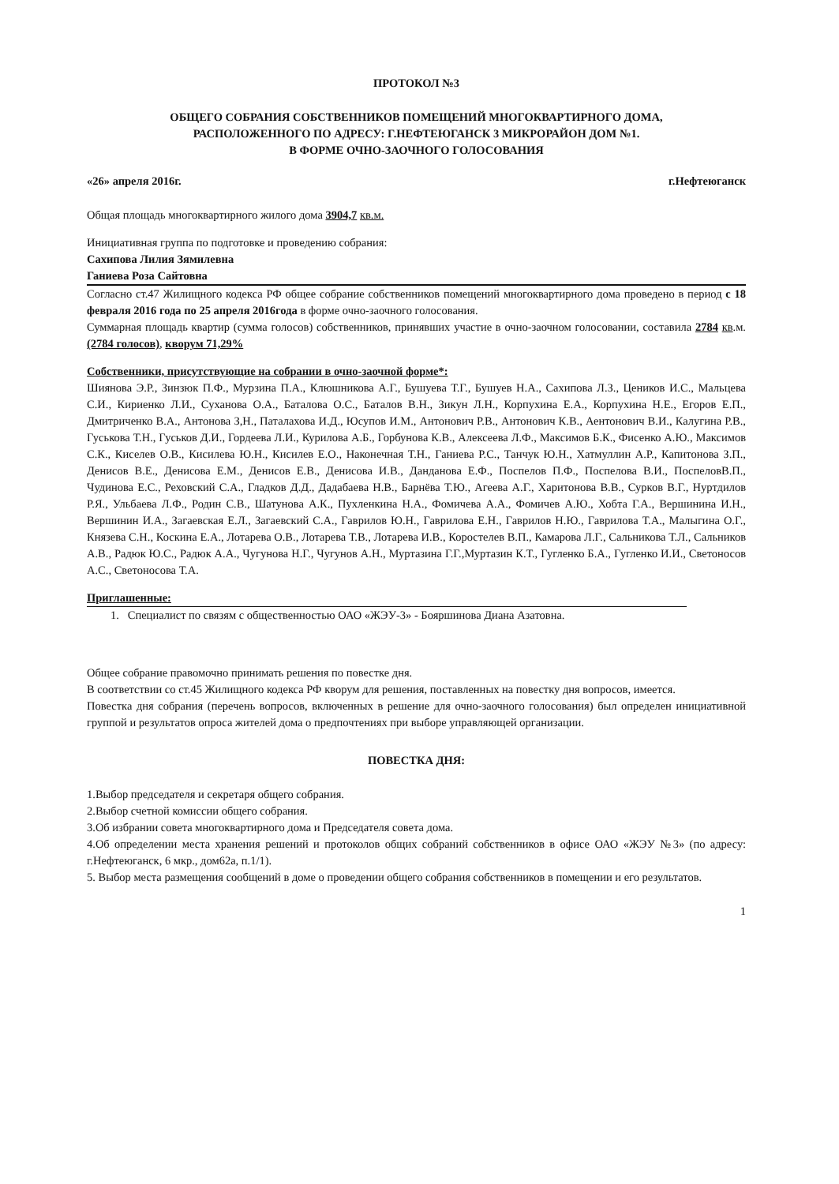ПРОТОКОЛ №3
ОБЩЕГО СОБРАНИЯ СОБСТВЕННИКОВ ПОМЕЩЕНИЙ МНОГОКВАРТИРНОГО ДОМА,
РАСПОЛОЖЕННОГО ПО АДРЕСУ: Г.НЕФТЕЮГАНСК 3 МИКРОРАЙОН ДОМ №1.
В ФОРМЕ ОЧНО-ЗАОЧНОГО ГОЛОСОВАНИЯ
«26» апреля 2016г. г.Нефтеюганск
Общая площадь многоквартирного жилого дома 3904,7 кв.м.
Инициативная группа по подготовке и проведению собрания:
Сахипова Лилия Зямилевна
Ганиева Роза Сайтовна
Согласно ст.47 Жилищного кодекса РФ общее собрание собственников помещений многоквартирного дома проведено в период с 18 февраля 2016 года по 25 апреля 2016года в форме очно-заочного голосования.
Суммарная площадь квартир (сумма голосов) собственников, принявших участие в очно-заочном голосовании, составила 2784 кв.м. (2784 голосов), кворум 71,29%
Собственники, присутствующие на собрании в очно-заочной форме*:
Шиянова Э.Р., Зинзюк П.Ф., Мурзина П.А., Клюшникова А.Г., Бушуева Т.Г., Бушуев Н.А., Сахипова Л.З., Цеников И.С., Мальцева С.И., Кириенко Л.И., Суханова О.А., Баталова О.С., Баталов В.Н., Зикун Л.Н., Корпухина Е.А., Корпухина Н.Е., Егоров Е.П., Дмитриченко В.А., Антонова З,Н., Паталахова И.Д., Юсупов И.М., Антонович Р.В., Антонович К.В., Аентонович В.И., Калугина Р.В., Гуськова Т.Н., Гуськов Д.И., Гордеева Л.И., Курилова А.Б., Горбунова К.В., Алексеева Л.Ф., Максимов Б.К., Фисенко А.Ю., Максимов С.К., Киселев О.В., Кисилева Ю.Н., Кисилев Е.О., Наконечная Т.Н., Ганиева Р.С., Танчук Ю.Н., Хатмуллин А.Р., Капитонова З.П., Денисов В.Е., Денисова Е.М., Денисов Е.В., Денисова И.В., Данданова Е.Ф., Поспелов П.Ф., Поспелова В.И., ПоспеловВ.П., Чудинова Е.С., Реховский С.А., Гладков Д.Д., Дадабаева Н.В., Барнёва Т.Ю., Агеева А.Г., Харитонова В.В., Сурков В.Г., Нуртдилов Р.Я., Ульбаева Л.Ф., Родин С.В., Шатунова А.К., Пухленкина Н.А., Фомичева А.А., Фомичев А.Ю., Хобта Г.А., Вершинина И.Н., Вершинин И.А., Загаевская Е.Л., Загаевский С.А., Гаврилов Ю.Н., Гаврилова Е.Н., Гаврилов Н.Ю., Гаврилова Т.А., Малыгина О.Г., Князева С.Н., Коскина Е.А., Лотарева О.В., Лотарева Т.В., Лотарева И.В., Коростелев В.П., Камарова Л.Г., Сальникова Т.Л., Сальников А.В., Радюк Ю.С., Радюк А.А., Чугунова Н.Г., Чугунов А.Н., Муртазина Г.Г.,Муртазин К.Т., Гугленко Б.А., Гугленко И.И., Светоносов А.С., Светоносова Т.А.
Приглашенные:
1. Специалист по связям с общественностью ОАО «ЖЭУ-3» - Бояршинова Диана Азатовна.
Общее собрание правомочно принимать решения по повестке дня.
В соответствии со ст.45 Жилищного кодекса РФ кворум для решения, поставленных на повестку дня вопросов, имеется.
Повестка дня собрания (перечень вопросов, включенных в решение для очно-заочного голосования) был определен инициативной группой и результатов опроса жителей дома о предпочтениях при выборе управляющей организации.
ПОВЕСТКА ДНЯ:
1.Выбор председателя и секретаря общего собрания.
2.Выбор счетной комиссии общего собрания.
3.Об избрании совета многоквартирного дома и Председателя совета дома.
4.Об определении места хранения решений и протоколов общих собраний собственников в офисе ОАО «ЖЭУ №3» (по адресу: г.Нефтеюганск, 6 мкр., дом62а, п.1/1).
5. Выбор места размещения сообщений в доме о проведении общего собрания собственников в помещении и его результатов.
1